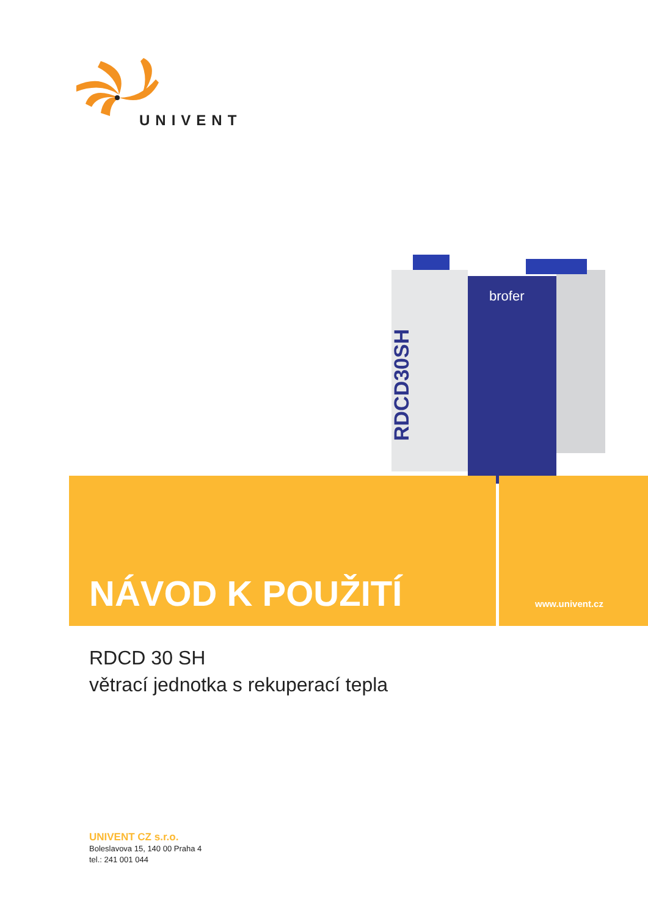UNIVENT
RDCD30SH
brofer
NÁVOD K POUŽITÍ www.univent.cz
RDCD 30 SH
větrací jednotka s rekuperací tepla
UNIVENT CZ s.r.o.
Boleslavova 15, 140 00 Praha 4
tel.: 241 001 044